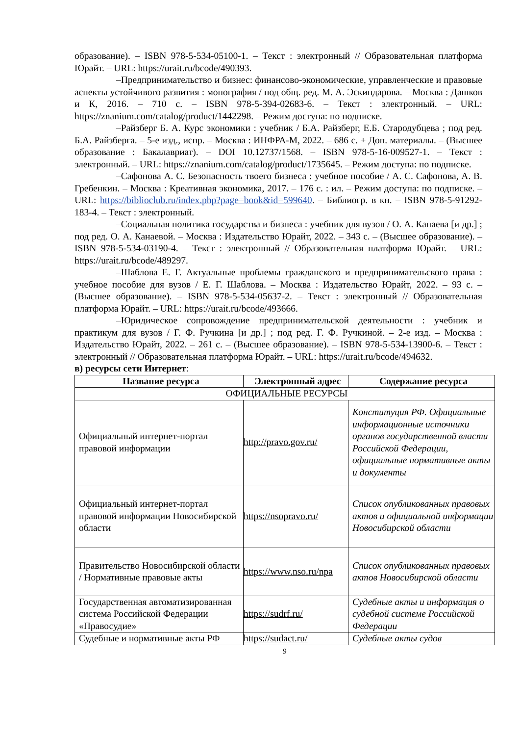образование). – ISBN 978-5-534-05100-1. – Текст : электронный // Образовательная платформа Юрайт. – URL: https://urait.ru/bcode/490393.
–Предпринимательство и бизнес: финансово-экономические, управленческие и правовые аспекты устойчивого развития : монография / под общ. ред. М. А. Эскиндарова. – Москва : Дашков и К, 2016. – 710 с. – ISBN 978-5-394-02683-6. – Текст : электронный. – URL: https://znanium.com/catalog/product/1442298. – Режим доступа: по подписке.
–Райзберг Б. А. Курс экономики : учебник / Б.А. Райзберг, Е.Б. Стародубцева ; под ред. Б.А. Райзберга. – 5-е изд., испр. – Москва : ИНФРА-М, 2022. – 686 с. + Доп. материалы. – (Высшее образование : Бакалавриат). – DOI 10.12737/1568. – ISBN 978-5-16-009527-1. – Текст : электронный. – URL: https://znanium.com/catalog/product/1735645. – Режим доступа: по подписке.
–Сафонова А. С. Безопасность твоего бизнеса : учебное пособие / А. С. Сафонова, А. В. Гребенкин. – Москва : Креативная экономика, 2017. – 176 с. : ил. – Режим доступа: по подписке. – URL: https://biblioclub.ru/index.php?page=book&id=599640. – Библиогр. в кн. – ISBN 978-5-91292-183-4. – Текст : электронный.
–Социальная политика государства и бизнеса : учебник для вузов / О. А. Канаева [и др.] ; под ред. О. А. Канаевой. – Москва : Издательство Юрайт, 2022. – 343 с. – (Высшее образование). – ISBN 978-5-534-03190-4. – Текст : электронный // Образовательная платформа Юрайт. – URL: https://urait.ru/bcode/489297.
–Шаблова Е. Г. Актуальные проблемы гражданского и предпринимательского права : учебное пособие для вузов / Е. Г. Шаблова. – Москва : Издательство Юрайт, 2022. – 93 с. – (Высшее образование). – ISBN 978-5-534-05637-2. – Текст : электронный // Образовательная платформа Юрайт. – URL: https://urait.ru/bcode/493666.
–Юридическое сопровождение предпринимательской деятельности : учебник и практикум для вузов / Г. Ф. Ручкина [и др.] ; под ред. Г. Ф. Ручкиной. – 2-е изд. – Москва : Издательство Юрайт, 2022. – 261 с. – (Высшее образование). – ISBN 978-5-534-13900-6. – Текст : электронный // Образовательная платформа Юрайт. – URL: https://urait.ru/bcode/494632.
в) ресурсы сети Интернет:
| Название ресурса | Электронный адрес | Содержание ресурса |
| --- | --- | --- |
| ОФИЦИАЛЬНЫЕ РЕСУРСЫ | | |
| Официальный интернет-портал правовой информации | http://pravo.gov.ru/ | Конституция РФ. Официальные информационные источники органов государственной власти Российской Федерации, официальные нормативные акты и документы |
| Официальный интернет-портал правовой информации Новосибирской области | https://nsopravo.ru/ | Список опубликованных правовых актов и официальной информации Новосибирской области |
| Правительство Новосибирской области / Нормативные правовые акты | https://www.nso.ru/npa | Список опубликованных правовых актов Новосибирской области |
| Государственная автоматизированная система Российской Федерации «Правосудие» | https://sudrf.ru/ | Судебные акты и информация о судебной системе Российской Федерации |
| Судебные и нормативные акты РФ | https://sudact.ru/ | Судебные акты судов |
9